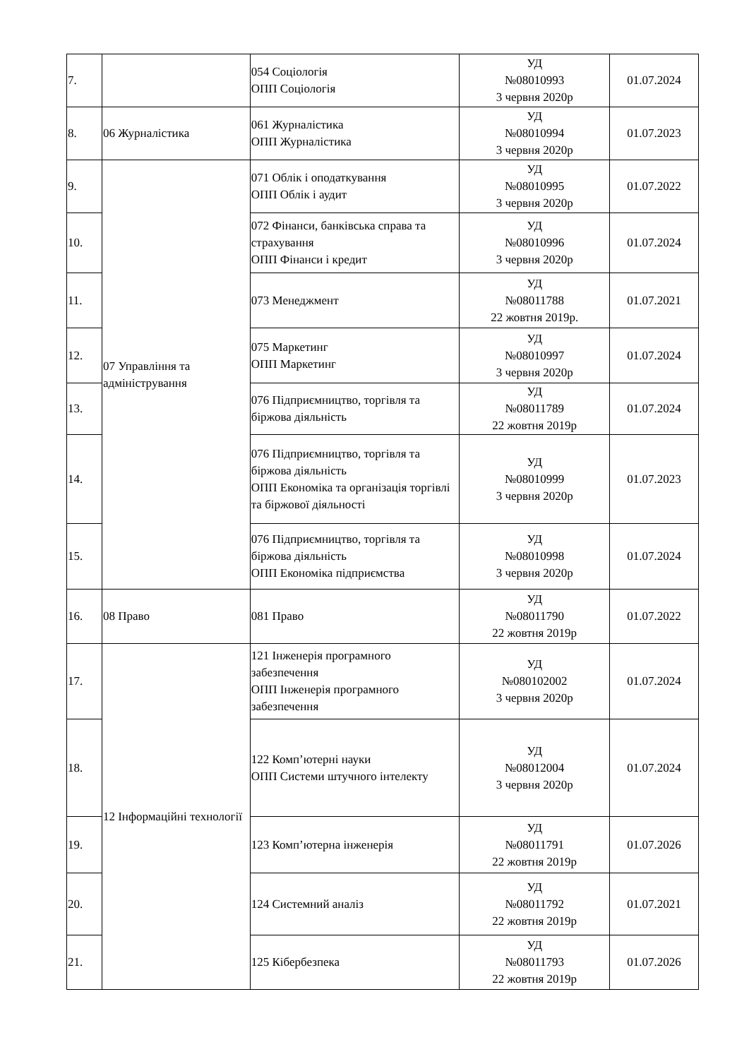| 7. | | 054 Соціологія ОПП Соціологія | УД №08010993 3 червня 2020р | 01.07.2024 |
| 8. | 06 Журналістика | 061 Журналістика ОПП Журналістика | УД №08010994 3 червня 2020р | 01.07.2023 |
| 9. | 07 Управління та адміністрування | 071 Облік і оподаткування ОПП Облік і аудит | УД №08010995 3 червня 2020р | 01.07.2022 |
| 10. | | 072 Фінанси, банківська справа та страхування ОПП Фінанси і кредит | УД №08010996 3 червня 2020р | 01.07.2024 |
| 11. | | 073 Менеджмент | УД №08011788 22 жовтня 2019р. | 01.07.2021 |
| 12. | | 075 Маркетинг ОПП Маркетинг | УД №08010997 3 червня 2020р | 01.07.2024 |
| 13. | | 076 Підприємництво, торгівля та біржова діяльність | УД №08011789 22 жовтня 2019р | 01.07.2024 |
| 14. | | 076 Підприємництво, торгівля та біржова діяльність ОПП Економіка та організація торгівлі та біржової діяльності | УД №08010999 3 червня 2020р | 01.07.2023 |
| 15. | | 076 Підприємництво, торгівля та біржова діяльність ОПП Економіка підприємства | УД №08010998 3 червня 2020р | 01.07.2024 |
| 16. | 08 Право | 081 Право | УД №08011790 22 жовтня 2019р | 01.07.2022 |
| 17. | 12 Інформаційні технології | 121 Інженерія програмного забезпечення ОПП Інженерія програмного забезпечення | УД №080102002 3 червня 2020р | 01.07.2024 |
| 18. | | 122 Комп’ютерні науки ОПП Системи штучного інтелекту | УД №08012004 3 червня 2020р | 01.07.2024 |
| 19. | | 123 Комп’ютерна інженерія | УД №08011791 22 жовтня 2019р | 01.07.2026 |
| 20. | | 124 Системний аналіз | УД №08011792 22 жовтня 2019р | 01.07.2021 |
| 21. | | 125 Кібербезпека | УД №08011793 22 жовтня 2019р | 01.07.2026 |